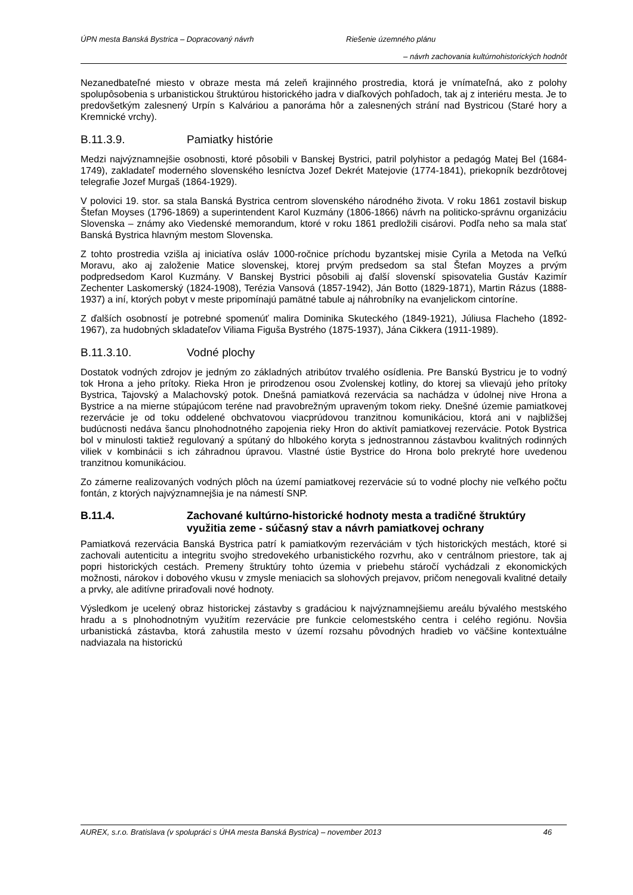ÚPN mesta Banská Bystrica – Dopracovaný návrh Riešenie územného plánu
– návrh zachovania kultúrnohistorických hodnôt
Nezanedbateľné miesto v obraze mesta má zeleň krajinného prostredia, ktorá je vnímateľná, ako z polohy spolupôsobenia s urbanistickou štruktúrou historického jadra v diaľkových pohľadoch, tak aj z interiéru mesta. Je to predovšetkým zalesnený Urpín s Kalváriou a panoráma hôr a zalesnených strání nad Bystricou (Staré hory a Kremnické vrchy).
B.11.3.9. Pamiatky histórie
Medzi najvýznamnejšie osobnosti, ktoré pôsobili v Banskej Bystrici, patril polyhistor a pedagóg Matej Bel (1684-1749), zakladateľ moderného slovenského lesníctva Jozef Dekrét Matejovie (1774-1841), priekopník bezdrôtovej telegrafie Jozef Murgaš (1864-1929).
V polovici 19. stor. sa stala Banská Bystrica centrom slovenského národného života. V roku 1861 zostavil biskup Štefan Moyses (1796-1869) a superintendent Karol Kuzmány (1806-1866) návrh na politicko-správnu organizáciu Slovenska – známy ako Viedenské memorandum, ktoré v roku 1861 predložili cisárovi. Podľa neho sa mala stať Banská Bystrica hlavným mestom Slovenska.
Z tohto prostredia vzišla aj iniciatíva osláv 1000-ročnice príchodu byzantskej misie Cyrila a Metoda na Veľkú Moravu, ako aj založenie Matice slovenskej, ktorej prvým predsedom sa stal Štefan Moyzes a prvým podpredsedom Karol Kuzmány. V Banskej Bystrici pôsobili aj ďalší slovenskí spisovatelia Gustáv Kazimír Zechenter Laskomerský (1824-1908), Terézia Vansová (1857-1942), Ján Botto (1829-1871), Martin Rázus (1888-1937) a iní, ktorých pobyt v meste pripomínajú pamätné tabule aj náhrobníky na evanjelickom cintoríne.
Z ďalších osobností je potrebné spomenúť malira Dominika Skuteckého (1849-1921), Júliusa Flacheho (1892-1967), za hudobných skladateľov Viliama Figuša Bystrého (1875-1937), Jána Cikkera (1911-1989).
B.11.3.10. Vodné plochy
Dostatok vodných zdrojov je jedným zo základných atribútov trvalého osídlenia. Pre Banskú Bystricu je to vodný tok Hrona a jeho prítoky. Rieka Hron je prirodzenou osou Zvolenskej kotliny, do ktorej sa vlievajú jeho prítoky Bystrica, Tajovský a Malachovský potok. Dnešná pamiatková rezervácia sa nachádza v údolnej nive Hrona a Bystrice a na mierne stúpajúcom teréne nad pravobrežným upraveným tokom rieky. Dnešné územie pamiatkovej rezervácie je od toku oddelené obchvatovou viacprúdovou tranzitnou komunikáciou, ktorá ani v najbližšej budúcnosti nedáva šancu plnohodnotného zapojenia rieky Hron do aktivít pamiatkovej rezervácie. Potok Bystrica bol v minulosti taktiež regulovaný a spútaný do hlbokého koryta s jednostrannou zástavbou kvalitných rodinných viliek v kombinácii s ich záhradnou úpravou. Vlastné ústie Bystrice do Hrona bolo prekryté hore uvedenou tranzitnou komunikáciou.
Zo zámerne realizovaných vodných plôch na území pamiatkovej rezervácie sú to vodné plochy nie veľkého počtu fontán, z ktorých najvýznamnejšia je na námestí SNP.
B.11.4. Zachované kultúrno-historické hodnoty mesta a tradičné štruktúry využitia zeme - súčasný stav a návrh pamiatkovej ochrany
Pamiatková rezervácia Banská Bystrica patrí k pamiatkovým rezerváciám v tých historických mestách, ktoré si zachovali autenticitu a integritu svojho stredovekého urbanistického rozvrhu, ako v centrálnom priestore, tak aj popri historických cestách. Premeny štruktúry tohto územia v priebehu stáročí vychádzali z ekonomických možnosti, nárokov i dobového vkusu v zmysle meniacich sa slohových prejavov, pričom nenegovali kvalitné detaily a prvky, ale aditívne priraďovali nové hodnoty.
Výsledkom je ucelený obraz historickej zástavby s gradáciou k najvýznamnejšiemu areálu bývalého mestského hradu a s plnohodnotným využitím rezervácie pre funkcie celomestského centra i celého regiónu. Novšia urbanistická zástavba, ktorá zahustila mesto v území rozsahu pôvodných hradieb vo väčšine kontextuálne nadviazala na historickú
AUREX, s.r.o. Bratislava (v spolupráci s ÚHA mesta Banská Bystrica) – november 2013 46